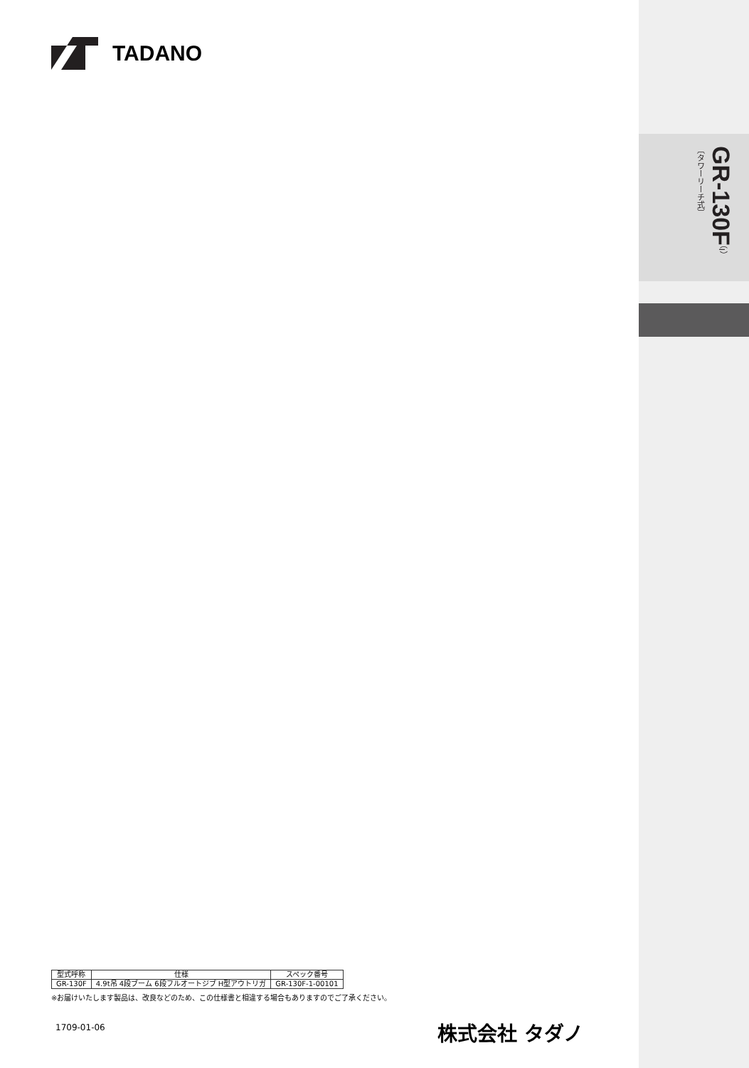TADANO
GR-130F（I）
〔タワーリーチ式〕
| 型式呼称 | 仕様 | スペック番号 |
| --- | --- | --- |
| GR-130F | 4.9t吊 4段ブーム 6段フルオートジブ H型アウトリガ | GR-130F-1-00101 |
※お届けいたします製品は、改良などのため、この仕様書と相違する場合もありますのでご了承ください。
1709-01-06
株式会社 タダノ